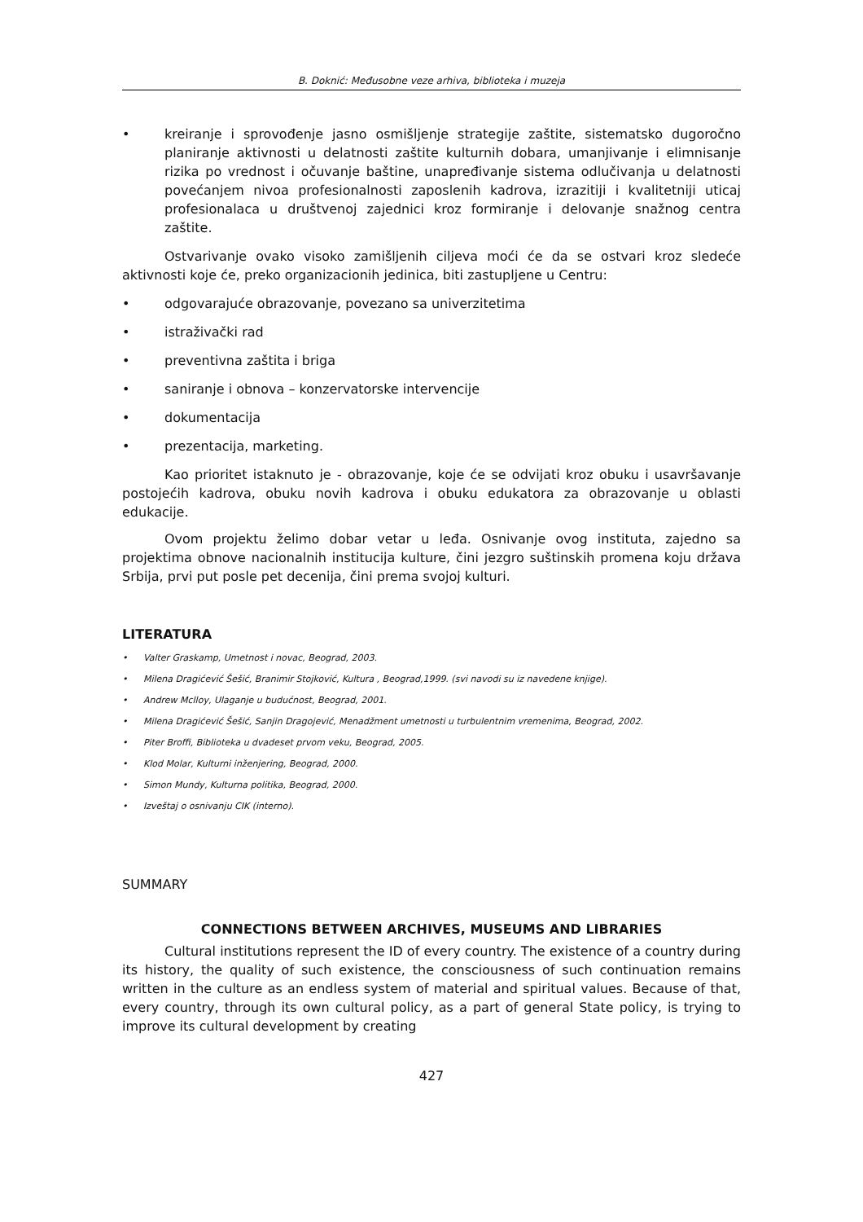B. Doknić: Međusobne veze arhiva, biblioteka i muzeja
• kreiranje i sprovođenje jasno osmišljenje strategije zaštite, sistematsko dugoročno planiranje aktivnosti u delatnosti zaštite kulturnih dobara, umanjivanje i elimnisanje rizika po vrednost i očuvanje baštine, unapređivanje sistema odlučivanja u delatnosti povećanjem nivoa profesionalnosti zaposlenih kadrova, izrazitiji i kvalitetniji uticaj profesionalaca u društvenoj zajednici kroz formiranje i delovanje snažnog centra zaštite.
Ostvarivanje ovako visoko zamišljenih ciljeva moći će da se ostvari kroz sledeće aktivnosti koje će, preko organizacionih jedinica, biti zastupljene u Centru:
• odgovarajuće obrazovanje, povezano sa univerzitetima
• istraživački rad
• preventivna zaštita i briga
• saniranje i obnova – konzervatorske intervencije
• dokumentacija
• prezentacija, marketing.
Kao prioritet istaknuto je - obrazovanje, koje će se odvijati kroz obuku i usavršavanje postojećih kadrova, obuku novih kadrova i obuku edukatora za obrazovanje u oblasti edukacije.
Ovom projektu želimo dobar vetar u leđa. Osnivanje ovog instituta, zajedno sa projektima obnove nacionalnih institucija kulture, čini jezgro suštinskih promena koju država Srbija, prvi put posle pet decenija, čini prema svojoj kulturi.
LITERATURA
• Valter Graskamp, Umetnost i novac, Beograd, 2003.
• Milena Dragićević Šešić, Branimir Stojković, Kultura , Beograd,1999. (svi navodi su iz navedene knjige).
• Andrew Mclloy, Ulaganje u budućnost, Beograd, 2001.
• Milena Dragićević Šešić, Sanjin Dragojević, Menadžment umetnosti u turbulentnim vremenima, Beograd, 2002.
• Piter Broffi, Biblioteka u dvadeset prvom veku, Beograd, 2005.
• Klod Molar, Kulturni inženjering, Beograd, 2000.
• Simon Mundy, Kulturna politika, Beograd, 2000.
• Izveštaj o osnivanju CIK (interno).
SUMMARY
CONNECTIONS BETWEEN ARCHIVES, MUSEUMS AND LIBRARIES
Cultural institutions represent the ID of every country. The existence of a country during its history, the quality of such existence, the consciousness of such continuation remains written in the culture as an endless system of material and spiritual values. Because of that, every country, through its own cultural policy, as a part of general State policy, is trying to improve its cultural development by creating
427